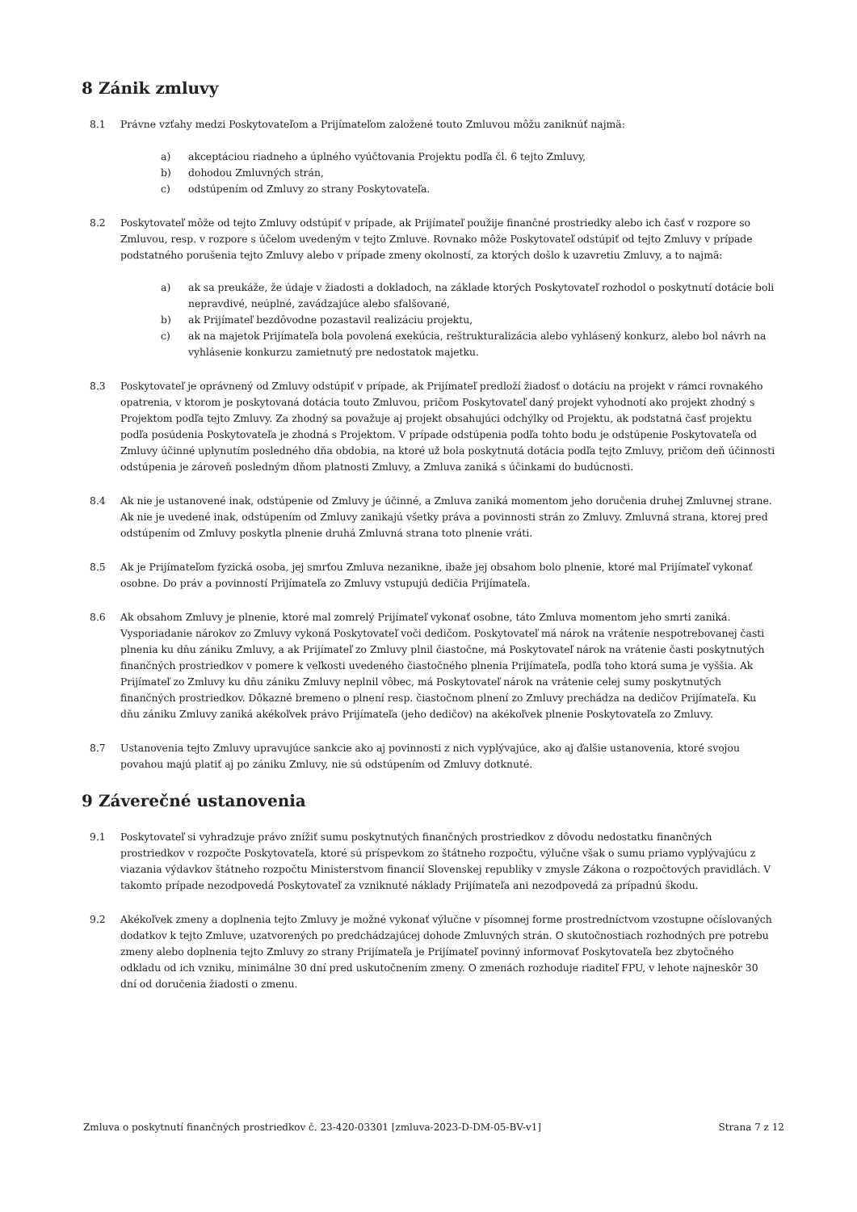8 Zánik zmluvy
8.1 Právne vzťahy medzi Poskytovateľom a Prijímateľom založené touto Zmluvou môžu zaniknúť najmä:
a) akceptáciou riadneho a úplného vyúčtovania Projektu podľa čl. 6 tejto Zmluvy,
b) dohodou Zmluvných strán,
c) odstúpením od Zmluvy zo strany Poskytovateľa.
8.2 Poskytovateľ môže od tejto Zmluvy odstúpiť v prípade, ak Prijímateľ použije finančné prostriedky alebo ich časť v rozpore so Zmluvou, resp. v rozpore s účelom uvedeným v tejto Zmluve. Rovnako môže Poskytovateľ odstúpiť od tejto Zmluvy v prípade podstatného porušenia tejto Zmluvy alebo v prípade zmeny okolností, za ktorých došlo k uzavretiu Zmluvy, a to najmä:
a) ak sa preukáže, že údaje v žiadosti a dokladoch, na základe ktorých Poskytovateľ rozhodol o poskytnutí dotácie boli nepravdivé, neúplné, zavádzajúce alebo sfalšované,
b) ak Prijímateľ bezdôvodne pozastavil realizáciu projektu,
c) ak na majetok Prijímateľa bola povolená exekúcia, reštrukturalizácia alebo vyhlásený konkurz, alebo bol návrh na vyhlásenie konkurzu zamietnutý pre nedostatok majetku.
8.3 Poskytovateľ je oprávnený od Zmluvy odstúpiť v prípade, ak Prijímateľ predloží žiadosť o dotáciu na projekt v rámci rovnakého opatrenia, v ktorom je poskytovaná dotácia touto Zmluvou, pričom Poskytovateľ daný projekt vyhodnotí ako projekt zhodný s Projektom podľa tejto Zmluvy. Za zhodný sa považuje aj projekt obsahujúci odchýlky od Projektu, ak podstatná časť projektu podľa posúdenia Poskytovateľa je zhodná s Projektom. V prípade odstúpenia podľa tohto bodu je odstúpenie Poskytovateľa od Zmluvy účinné uplynutím posledného dňa obdobia, na ktoré už bola poskytnutá dotácia podľa tejto Zmluvy, pričom deň účinnosti odstúpenia je zároveň posledným dňom platnosti Zmluvy, a Zmluva zaniká s účinkami do budúcnosti.
8.4 Ak nie je ustanovené inak, odstúpenie od Zmluvy je účinné, a Zmluva zaniká momentom jeho doručenia druhej Zmluvnej strane. Ak nie je uvedené inak, odstúpením od Zmluvy zanikajú všetky práva a povinnosti strán zo Zmluvy. Zmluvná strana, ktorej pred odstúpením od Zmluvy poskytla plnenie druhá Zmluvná strana toto plnenie vráti.
8.5 Ak je Prijímateľom fyzická osoba, jej smrťou Zmluva nezanikne, ibaže jej obsahom bolo plnenie, ktoré mal Prijímateľ vykonať osobne. Do práv a povinností Prijímateľa zo Zmluvy vstupujú dedičia Prijímateľa.
8.6 Ak obsahom Zmluvy je plnenie, ktoré mal zomrelý Prijímateľ vykonať osobne, táto Zmluva momentom jeho smrti zaniká. Vysporiadanie nárokov zo Zmluvy vykoná Poskytovateľ voči dedičom. Poskytovateľ má nárok na vrátenie nespotrebovanej časti plnenia ku dňu zániku Zmluvy, a ak Prijímateľ zo Zmluvy plnil čiastočne, má Poskytovateľ nárok na vrátenie časti poskytnutých finančných prostriedkov v pomere k veľkosti uvedeného čiastočného plnenia Prijímateľa, podľa toho ktorá suma je vyššia. Ak Prijímateľ zo Zmluvy ku dňu zániku Zmluvy neplnil vôbec, má Poskytovateľ nárok na vrátenie celej sumy poskytnutých finančných prostriedkov. Dôkazné bremeno o plnení resp. čiastočnom plnení zo Zmluvy prechádza na dedičov Prijímateľa. Ku dňu zániku Zmluvy zaniká akékoľvek právo Prijímateľa (jeho dedičov) na akékoľvek plnenie Poskytovateľa zo Zmluvy.
8.7 Ustanovenia tejto Zmluvy upravujúce sankcie ako aj povinnosti z nich vyplývajúce, ako aj ďalšie ustanovenia, ktoré svojou povahou majú platiť aj po zániku Zmluvy, nie sú odstúpením od Zmluvy dotknuté.
9 Záverečné ustanovenia
9.1 Poskytovateľ si vyhradzuje právo znížiť sumu poskytnutých finančných prostriedkov z dôvodu nedostatku finančných prostriedkov v rozpočte Poskytovateľa, ktoré sú príspevkom zo štátneho rozpočtu, výlučne však o sumu priamo vyplývajúcu z viazania výdavkov štátneho rozpočtu Ministerstvom financií Slovenskej republiky v zmysle Zákona o rozpočtových pravidlách. V takomto prípade nezodpovedá Poskytovateľ za vzniknuté náklady Prijímateľa ani nezodpovedá za prípadnú škodu.
9.2 Akékoľvek zmeny a doplnenia tejto Zmluvy je možné vykonať výlučne v písomnej forme prostredníctvom vzostupne očíslovaných dodatkov k tejto Zmluve, uzatvorených po predchádzajúcej dohode Zmluvných strán. O skutočnostiach rozhodných pre potrebu zmeny alebo doplnenia tejto Zmluvy zo strany Prijímateľa je Prijímateľ povinný informovať Poskytovateľa bez zbytočného odkladu od ich vzniku, minimálne 30 dní pred uskutočnením zmeny. O zmenách rozhoduje riaditeľ FPU, v lehote najneskôr 30 dní od doručenia žiadosti o zmenu.
Zmluva o poskytnutí finančných prostriedkov č. 23-420-03301 [zmluva-2023-D-DM-05-BV-v1] Strana 7 z 12